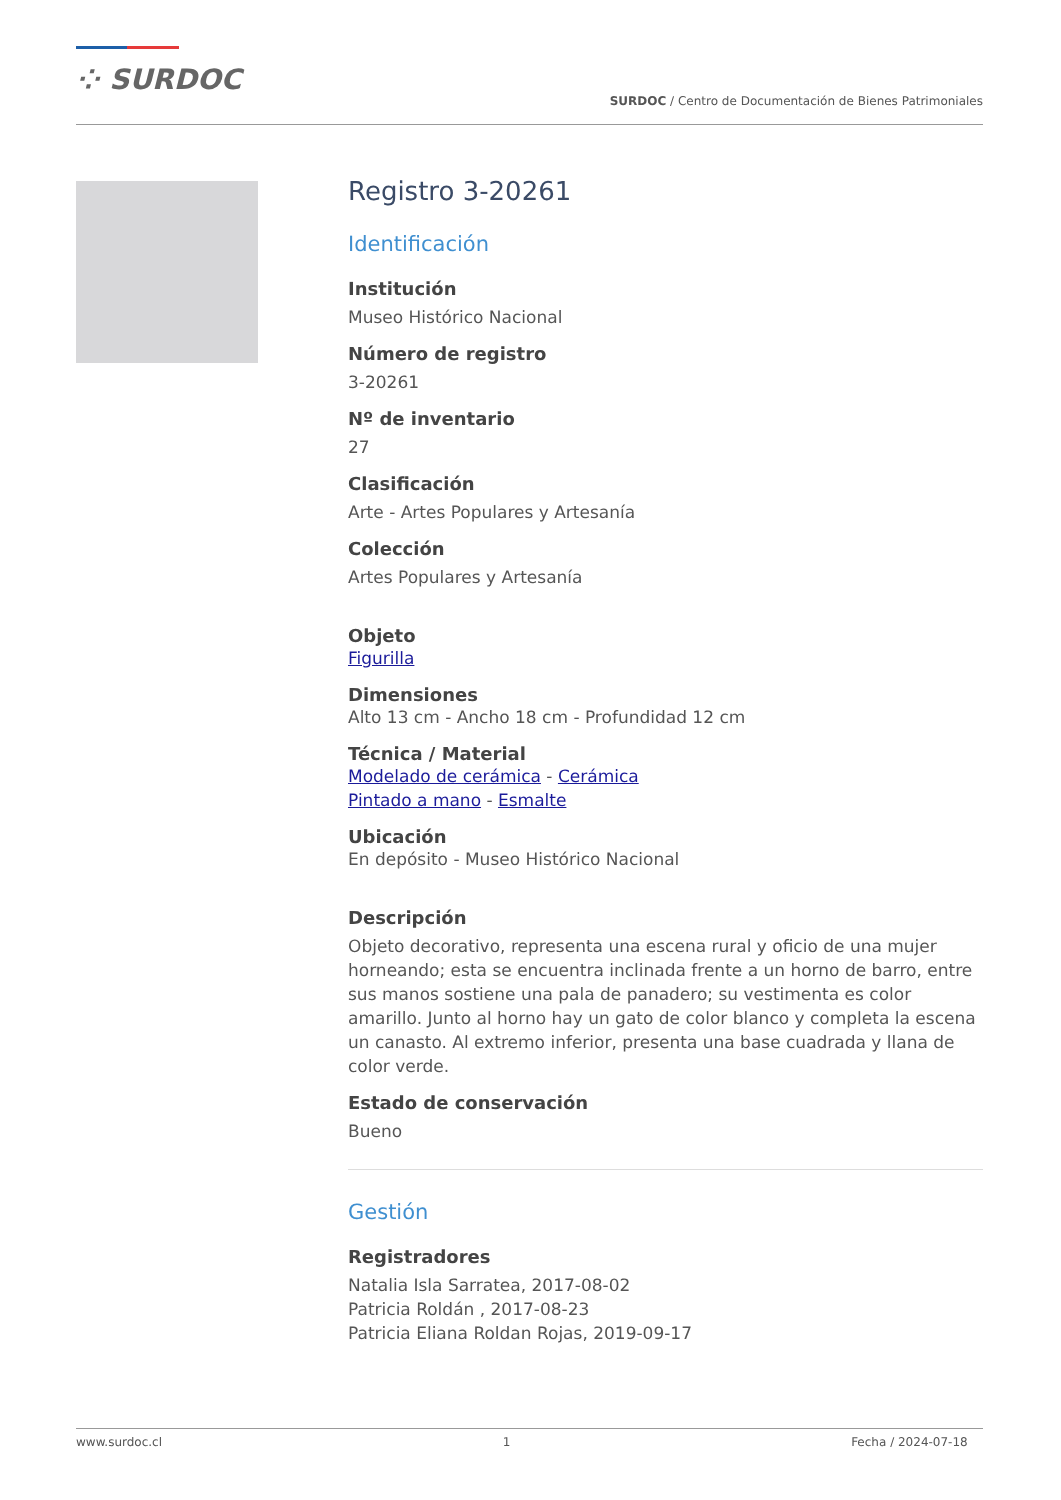⁘ SURDOC
SURDOC / Centro de Documentación de Bienes Patrimoniales
Registro 3-20261
Identificación
Institución
Museo Histórico Nacional
Número de registro
3-20261
Nº de inventario
27
Clasificación
Arte - Artes Populares y Artesanía
Colección
Artes Populares y Artesanía
Objeto
Figurilla
Dimensiones
Alto 13 cm - Ancho 18 cm - Profundidad 12 cm
Técnica / Material
Modelado de cerámica - Cerámica
Pintado a mano - Esmalte
Ubicación
En depósito - Museo Histórico Nacional
Descripción
Objeto decorativo, representa una escena rural y oficio de una mujer horneando; esta se encuentra inclinada frente a un horno de barro, entre sus manos sostiene una pala de panadero; su vestimenta es color amarillo. Junto al horno hay un gato de color blanco y completa la escena un canasto. Al extremo inferior, presenta una base cuadrada y llana de color verde.
Estado de conservación
Bueno
Gestión
Registradores
Natalia Isla Sarratea, 2017-08-02
Patricia Roldán , 2017-08-23
Patricia Eliana Roldan Rojas, 2019-09-17
www.surdoc.cl 1 Fecha / 2024-07-18